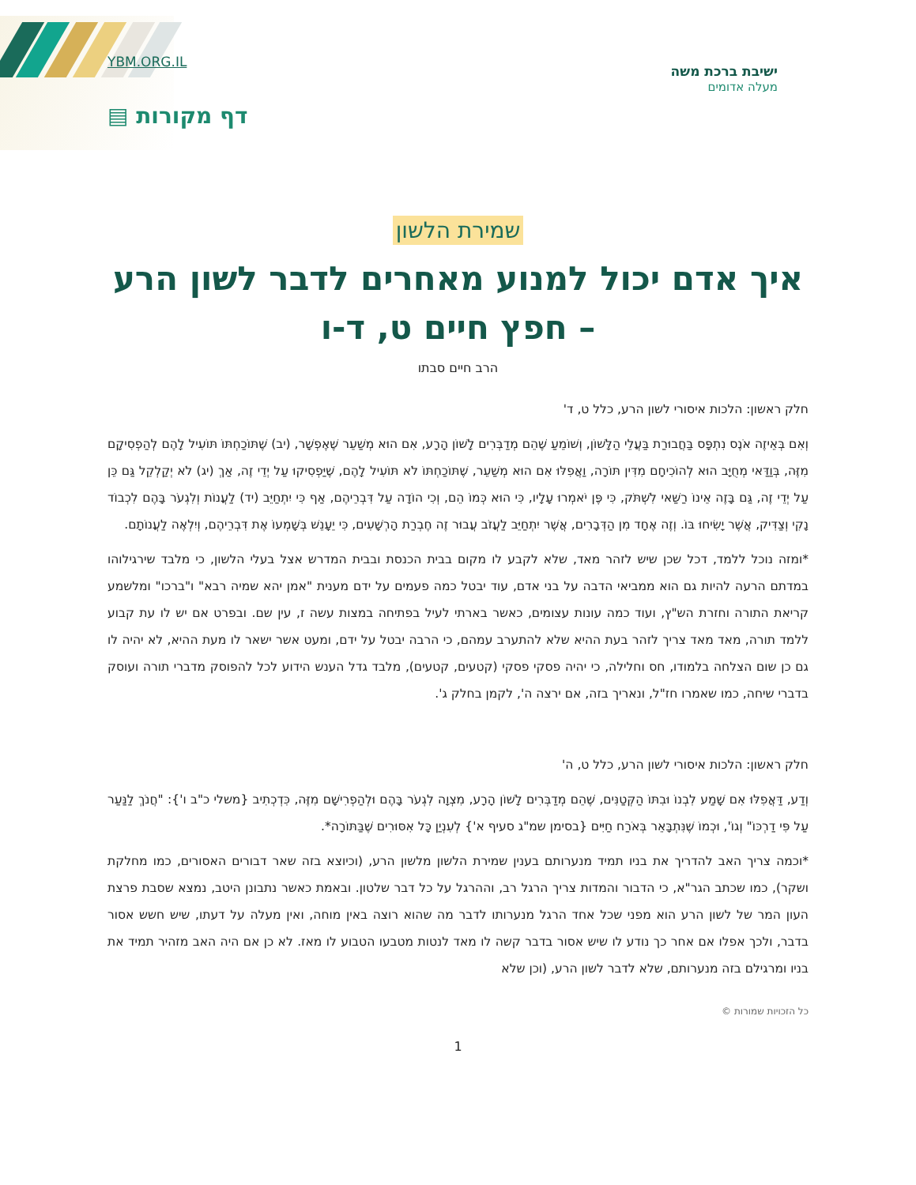YBM.ORG.IL
ישיבת ברכת משה
מעלה אדומים
דף מקורות ▤
שמירת הלשון
איך אדם יכול למנוע מאחרים לדבר לשון הרע – חפץ חיים ט, ד-ו
הרב חיים סבתו
חלק ראשון: הלכות איסורי לשון הרע, כלל ט, ד'
וְאִם בְּאֵיזֶה אֹנֶס נִתְפָּס בַּחֲבוּרַת בַּעֲלֵי הַלָּשׁוֹן, וְשׁוֹמֵעַ שֶׁהֵם מְדַבְּרִים לָשׁוֹן הָרָע, אִם הוּא מְשַׁעֵר שֶׁאֶפְשָׁר, (יב) שֶׁתּוֹכַחְתּוֹ תּוֹעִיל לָהֶם לְהַפְסִיקָם מִזֶּה, בְּוַדַּאי מְחֻיָּב הוּא לְהוֹכִיחָם מִדִּין תּוֹרָה, וַאֲפִלּוּ אִם הוּא מְשַׁעֵר, שֶׁתּוֹכַחְתּוֹ לֹא תּוֹעִיל לָהֶם, שֶׁיַּפְסִיקוּ עַל יְדֵי זֶה, אַךְ (יג) לֹא יְקַלְקֵל גַּם כֵּן עַל יְדֵי זֶה, גַּם בָּזֶה אֵינוֹ רַשַּׁאי לִשְׁתֹּק, כִּי פֶּן יֹאמְרוּ עָלָיו, כִּי הוּא כְּמוֹ הֵם, וְכִי הוֹדָה עַל דִּבְרֵיהֶם, אַף כִּי יִתְחַיֵּב (יד) לַעֲנוֹת וְלִגְעֹר בָּהֶם לִכְבוֹד נָקִי וְצַדִּיק, אֲשֶׁר יָשִׂיחוּ בּוֹ. וְזֶה אֶחָד מִן הַדְּבָרִים, אֲשֶׁר יִתְחַיֵּב לַעֲזֹב עֲבוּר זֶה חֶבְרַת הָרְשָׁעִים, כִּי יֵעָנֵשׁ בְּשָׁמְעוֹ אֶת דִּבְרֵיהֶם, וְיִלְאֶה לַעֲנוֹתָם.
*ומזה נוכל ללמד, דכל שכן שיש לזהר מאד, שלא לקבע לו מקום בבית הכנסת ובבית המדרש אצל בעלי הלשון, כי מלבד שירגילוהו במדתם הרעה להיות גם הוא ממביאי הדבה על בני אדם, עוד יבטל כמה פעמים על ידם מענית "אמן יהא שמיה רבא" ו"ברכו" ומלשמע קריאת התורה וחזרת הש"ץ, ועוד כמה עונות עצומים, כאשר בארתי לעיל בפתיחה במצות עשה ז, עין שם. ובפרט אם יש לו עת קבוע ללמד תורה, מאד מאד צריך לזהר בעת ההיא שלא להתערב עמהם, כי הרבה יבטל על ידם, ומעט אשר ישאר לו מעת ההיא, לא יהיה לו גם כן שום הצלחה בלמודו, חס וחלילה, כי יהיה פסקי פסקי (קטעים, קטעים), מלבד גדל הענש הידוע לכל להפוסק מדברי תורה ועוסק בדברי שיחה, כמו שאמרו חז"ל, ונאריך בזה, אם ירצה ה', לקמן בחלק ג'.
חלק ראשון: הלכות איסורי לשון הרע, כלל ט, ה'
וְדַע, דַּאֲפִלּוּ אִם שָׁמַע לִבְנוֹ וּבִתּוֹ הַקְּטַנִּים, שֶׁהֵם מְדַבְּרִים לָשׁוֹן הָרָע, מִצְוָה לִגְעֹר בָּהֶם וּלְהַפְרִישָׁם מִזֶּה, כִּדְכְתִיב {משלי כ"ב ו'}: "חֲנֹךְ לַנַּעַר עַל פִּי דַרְכּוֹ" וְגוֹ', וּכְמוֹ שֶׁנִּתְבָּאֵר בְּאֹרַח חַיִּים {בסימן שמ"ג סעיף א'} לְעִנְיַן כָּל אִסּוּרִים שֶׁבַּתּוֹרָה*.
*וכמה צריך האב להדריך את בניו תמיד מנערותם בענין שמירת הלשון מלשון הרע, (וכיוצא בזה שאר דבורים האסורים, כמו מחלקת ושקר), כמו שכתב הגר"א, כי הדבור והמדות צריך הרגל רב, וההרגל על כל דבר שלטון. ובאמת כאשר נתבונן היטב, נמצא שסבת פרצת העון המר של לשון הרע הוא מפני שכל אחד הרגל מנערותו לדבר מה שהוא רוצה באין מוחה, ואין מעלה על דעתו, שיש חשש אסור בדבר, ולכך אפלו אם אחר כך נודע לו שיש אסור בדבר קשה לו מאד לנטות מטבעו הטבוע לו מאז. לא כן אם היה האב מזהיר תמיד את בניו ומרגילם בזה מנערותם, שלא לדבר לשון הרע, (וכן שלא
כל הזכויות שמורות ©
1